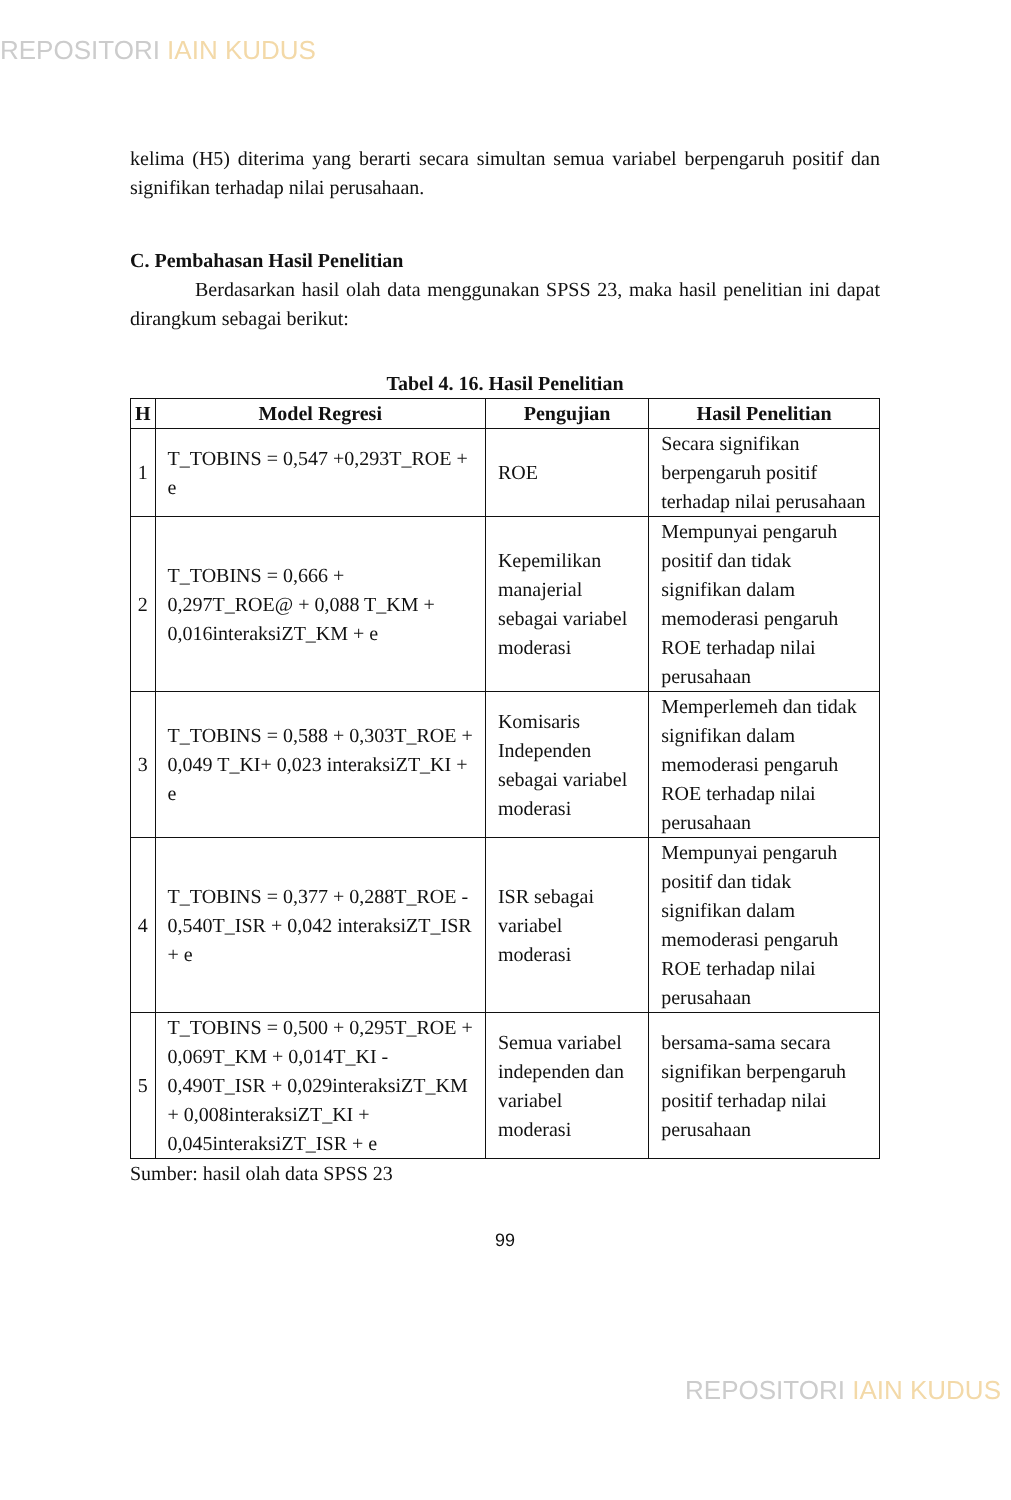REPOSITORI IAIN KUDUS
kelima (H5) diterima yang berarti secara simultan semua variabel berpengaruh positif dan signifikan terhadap nilai perusahaan.
C. Pembahasan Hasil Penelitian
Berdasarkan hasil olah data menggunakan SPSS 23, maka hasil penelitian ini dapat dirangkum sebagai berikut:
Tabel 4. 16. Hasil Penelitian
| H | Model Regresi | Pengujian | Hasil Penelitian |
| --- | --- | --- | --- |
| 1 | T_TOBINS = 0,547 +0,293T_ROE + e | ROE | Secara signifikan berpengaruh positif terhadap nilai perusahaan |
| 2 | T_TOBINS = 0,666 + 0,297T_ROE@ + 0,088 T_KM + 0,016interaksiZT_KM + e | Kepemilikan manajerial sebagai variabel moderasi | Mempunyai pengaruh positif dan tidak signifikan dalam memoderasi pengaruh ROE terhadap nilai perusahaan |
| 3 | T_TOBINS = 0,588 + 0,303T_ROE + 0,049 T_KI+ 0,023 interaksiZT_KI + e | Komisaris Independen sebagai variabel moderasi | Memperlemeh dan tidak signifikan dalam memoderasi pengaruh ROE terhadap nilai perusahaan |
| 4 | T_TOBINS = 0,377 + 0,288T_ROE - 0,540T_ISR + 0,042 interaksiZT_ISR + e | ISR sebagai variabel moderasi | Mempunyai pengaruh positif dan tidak signifikan dalam memoderasi pengaruh ROE terhadap nilai perusahaan |
| 5 | T_TOBINS = 0,500 + 0,295T_ROE + 0,069T_KM + 0,014T_KI - 0,490T_ISR + 0,029interaksiZT_KM + 0,008interaksiZT_KI + 0,045interaksiZT_ISR + e | Semua variabel independen dan variabel moderasi | bersama-sama secara signifikan berpengaruh positif terhadap nilai perusahaan |
Sumber: hasil olah data SPSS 23
99
REPOSITORI IAIN KUDUS